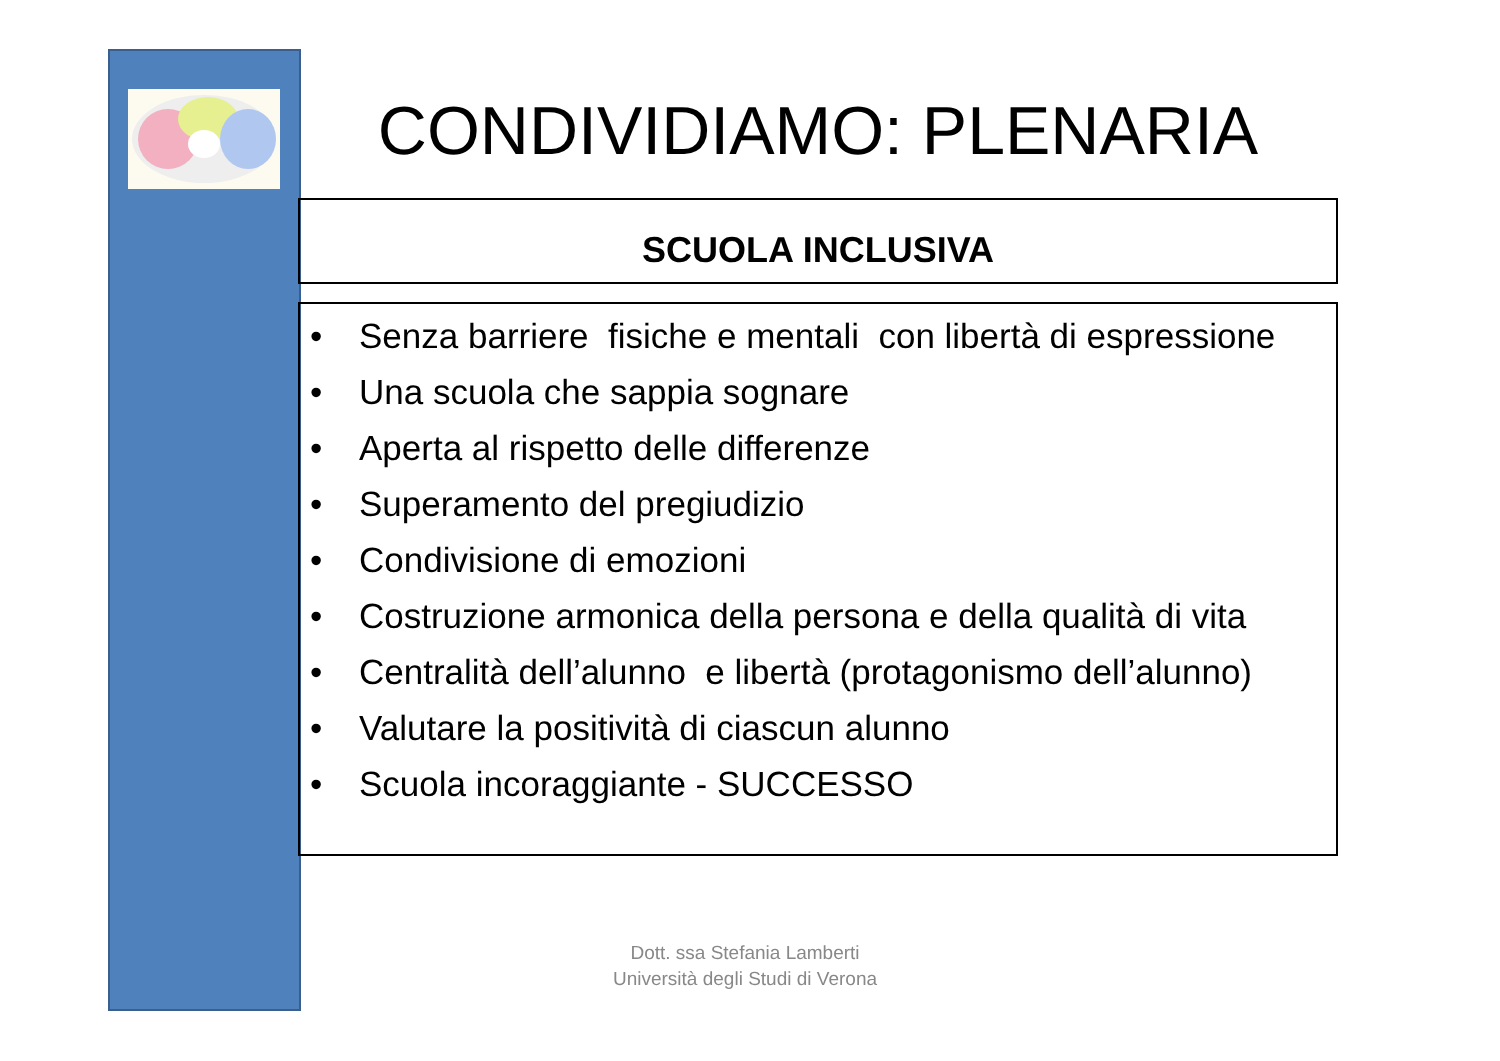CONDIVIDIAMO: PLENARIA
SCUOLA INCLUSIVA
• Senza barriere fisiche e mentali con libertà di espressione
• Una scuola che sappia sognare
• Aperta al rispetto delle differenze
• Superamento del pregiudizio
• Condivisione di emozioni
• Costruzione armonica della persona e della qualità di vita
• Centralità dell’alunno e libertà (protagonismo dell’alunno)
• Valutare la positività di ciascun alunno
• Scuola incoraggiante - SUCCESSO
Dott. ssa Stefania Lamberti
Università degli Studi di Verona